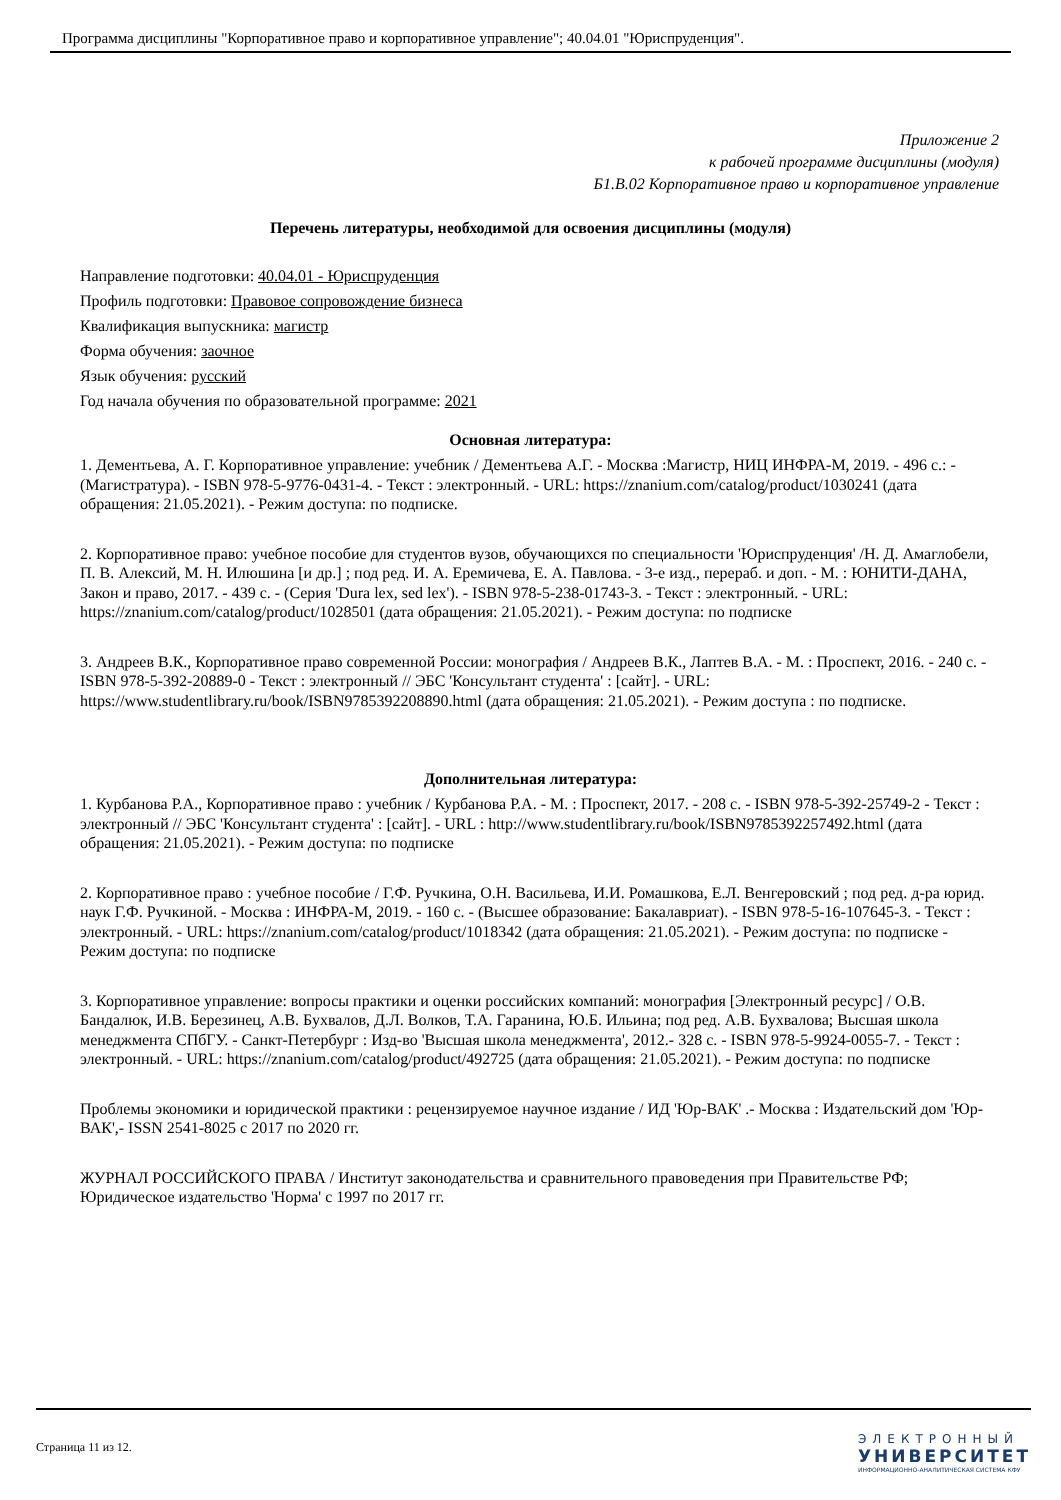Программа дисциплины "Корпоративное право и корпоративное управление"; 40.04.01 "Юриспруденция".
Приложение 2
к рабочей программе дисциплины (модуля)
Б1.В.02 Корпоративное право и корпоративное управление
Перечень литературы, необходимой для освоения дисциплины (модуля)
Направление подготовки: 40.04.01 - Юриспруденция
Профиль подготовки: Правовое сопровождение бизнеса
Квалификация выпускника: магистр
Форма обучения: заочное
Язык обучения: русский
Год начала обучения по образовательной программе: 2021
Основная литература:
1. Дементьева, А. Г. Корпоративное управление: учебник / Дементьева А.Г. - Москва :Магистр, НИЦ ИНФРА-М, 2019. - 496 с.: - (Магистратура). - ISBN 978-5-9776-0431-4. - Текст : электронный. - URL: https://znanium.com/catalog/product/1030241 (дата обращения: 21.05.2021). - Режим доступа: по подписке.
2. Корпоративное право: учебное пособие для студентов вузов, обучающихся по специальности 'Юриспруденция' /Н. Д. Амаглобели, П. В. Алексий, М. Н. Илюшина [и др.] ; под ред. И. А. Еремичева, Е. А. Павлова. - 3-е изд., перераб. и доп. - М. : ЮНИТИ-ДАНА, Закон и право, 2017. - 439 с. - (Серия 'Dura lex, sed lex'). - ISBN 978-5-238-01743-3. - Текст : электронный. - URL: https://znanium.com/catalog/product/1028501 (дата обращения: 21.05.2021). - Режим доступа: по подписке
3. Андреев В.К., Корпоративное право современной России: монография / Андреев В.К., Лаптев В.А. - М. : Проспект, 2016. - 240 с. - ISBN 978-5-392-20889-0 - Текст : электронный // ЭБС 'Консультант студента' : [сайт]. - URL: https://www.studentlibrary.ru/book/ISBN9785392208890.html (дата обращения: 21.05.2021). - Режим доступа : по подписке.
Дополнительная литература:
1. Курбанова Р.А., Корпоративное право : учебник / Курбанова Р.А. - М. : Проспект, 2017. - 208 с. - ISBN 978-5-392-25749-2 - Текст : электронный // ЭБС 'Консультант студента' : [сайт]. - URL : http://www.studentlibrary.ru/book/ISBN9785392257492.html (дата обращения: 21.05.2021). - Режим доступа: по подписке
2. Корпоративное право : учебное пособие / Г.Ф. Ручкина, О.Н. Васильева, И.И. Ромашкова, Е.Л. Венгеровский ; под ред. д-ра юрид. наук Г.Ф. Ручкиной. - Москва : ИНФРА-М, 2019. - 160 с. - (Высшее образование: Бакалавриат). - ISBN 978-5-16-107645-3. - Текст : электронный. - URL: https://znanium.com/catalog/product/1018342 (дата обращения: 21.05.2021). - Режим доступа: по подписке - Режим доступа: по подписке
3. Корпоративное управление: вопросы практики и оценки российских компаний: монография [Электронный ресурс] / О.В. Бандалюк, И.В. Березинец, А.В. Бухвалов, Д.Л. Волков, Т.А. Гаранина, Ю.Б. Ильина; под ред. А.В. Бухвалова; Высшая школа менеджмента СПбГУ. - Санкт-Петербург : Изд-во 'Высшая школа менеджмента', 2012.- 328 с. - ISBN 978-5-9924-0055-7. - Текст : электронный. - URL: https://znanium.com/catalog/product/492725 (дата обращения: 21.05.2021). - Режим доступа: по подписке
Проблемы экономики и юридической практики : рецензируемое научное издание / ИД 'Юр-ВАК' .- Москва : Издательский дом 'Юр-ВАК',- ISSN 2541-8025 с 2017 по 2020 гг.
ЖУРНАЛ РОССИЙСКОГО ПРАВА / Институт законодательства и сравнительного правоведения при Правительстве РФ; Юридическое издательство 'Норма' с 1997 по 2017 гг.
Страница 11 из 12.
ЭЛЕКТРОННЫЙ
УНИВЕРСИТЕТ
ИНФОРМАЦИОННО-АНАЛИТИЧЕСКАЯ СИСТЕМА КФУ